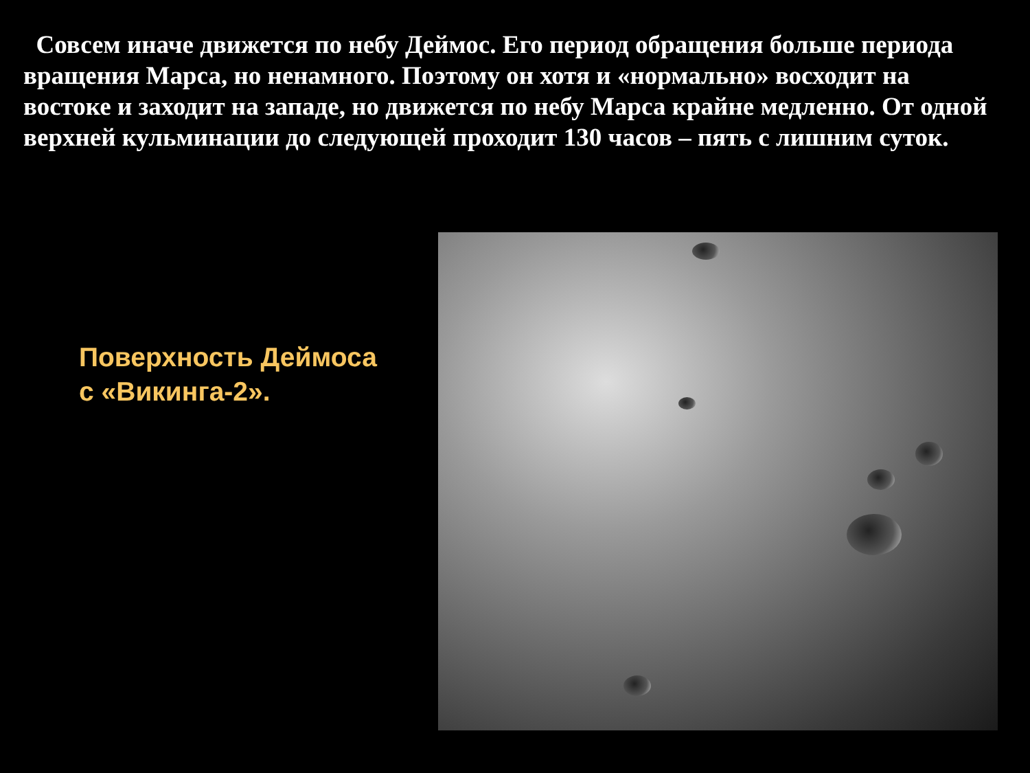Совсем иначе движется по небу Деймос. Его период обращения больше периода вращения Марса, но ненамного. Поэтому он хотя и «нормально» восходит на востоке и заходит на западе, но движется по небу Марса крайне медленно. От одной верхней кульминации до следующей проходит 130 часов – пять с лишним суток.
Поверхность Деймоса
с «Викинга-2».